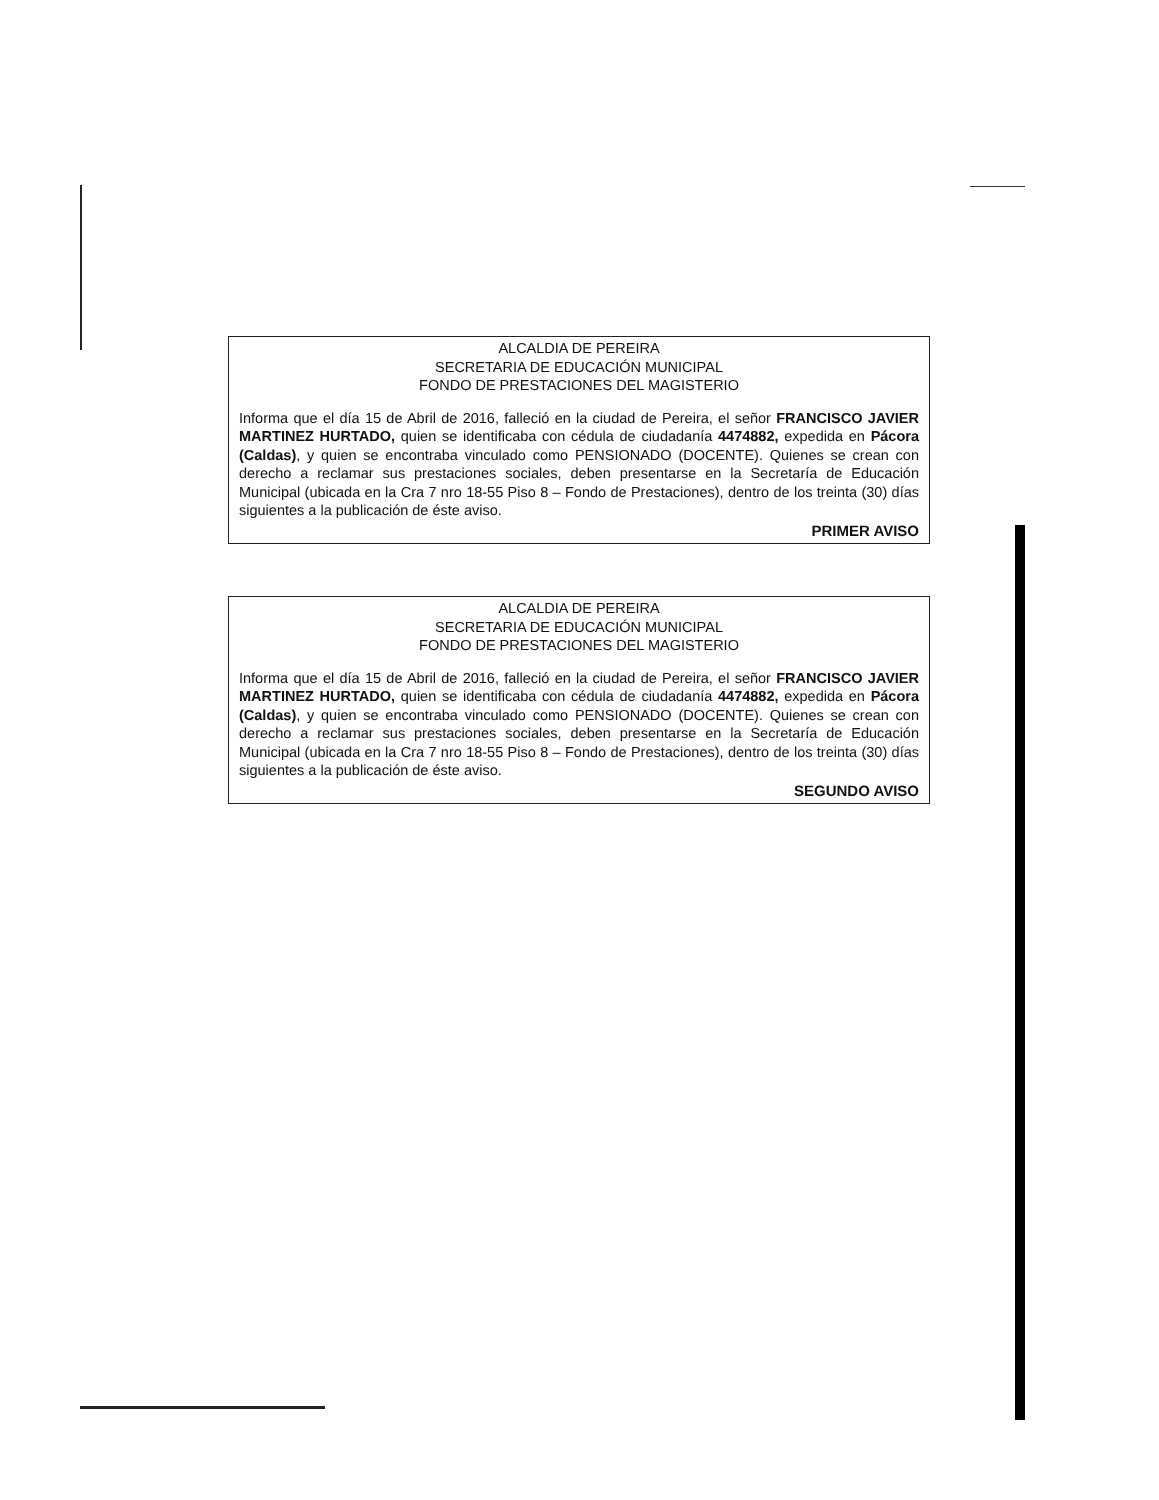ALCALDIA DE PEREIRA
SECRETARIA DE EDUCACIÓN MUNICIPAL
FONDO DE PRESTACIONES DEL MAGISTERIO
Informa que el día 15 de Abril de 2016, falleció en la ciudad de Pereira, el señor FRANCISCO JAVIER MARTINEZ HURTADO, quien se identificaba con cédula de ciudadanía 4474882, expedida en Pácora (Caldas), y quien se encontraba vinculado como PENSIONADO (DOCENTE). Quienes se crean con derecho a reclamar sus prestaciones sociales, deben presentarse en la Secretaría de Educación Municipal (ubicada en la Cra 7 nro 18-55 Piso 8 – Fondo de Prestaciones), dentro de los treinta (30) días siguientes a la publicación de éste aviso.
PRIMER AVISO
ALCALDIA DE PEREIRA
SECRETARIA DE EDUCACIÓN MUNICIPAL
FONDO DE PRESTACIONES DEL MAGISTERIO
Informa que el día 15 de Abril de 2016, falleció en la ciudad de Pereira, el señor FRANCISCO JAVIER MARTINEZ HURTADO, quien se identificaba con cédula de ciudadanía 4474882, expedida en Pácora (Caldas), y quien se encontraba vinculado como PENSIONADO (DOCENTE). Quienes se crean con derecho a reclamar sus prestaciones sociales, deben presentarse en la Secretaría de Educación Municipal (ubicada en la Cra 7 nro 18-55 Piso 8 – Fondo de Prestaciones), dentro de los treinta (30) días siguientes a la publicación de éste aviso.
SEGUNDO AVISO